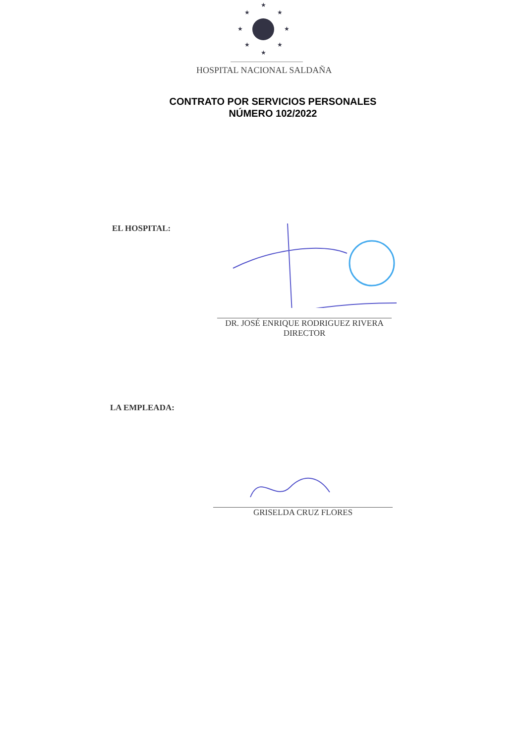★
★
★
★
★
★
★
★
HOSPITAL NACIONAL SALDAÑA
CONTRATO POR SERVICIOS PERSONALES
NÚMERO 102/2022
EL HOSPITAL:
DR. JOSÉ ENRIQUE RODRIGUEZ RIVERA
DIRECTOR
LA EMPLEADA:
GRISELDA CRUZ FLORES